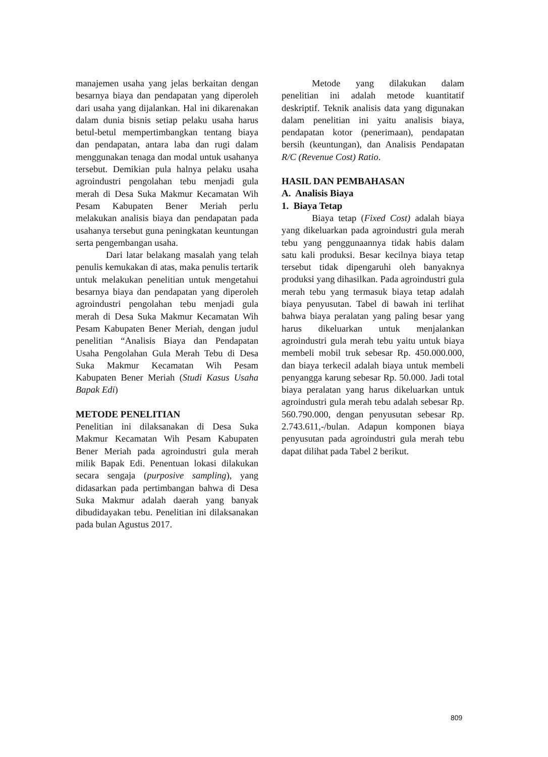manajemen usaha yang jelas berkaitan dengan besarnya biaya dan pendapatan yang diperoleh dari usaha yang dijalankan. Hal ini dikarenakan dalam dunia bisnis setiap pelaku usaha harus betul-betul mempertimbangkan tentang biaya dan pendapatan, antara laba dan rugi dalam menggunakan tenaga dan modal untuk usahanya tersebut. Demikian pula halnya pelaku usaha agroindustri pengolahan tebu menjadi gula merah di Desa Suka Makmur Kecamatan Wih Pesam Kabupaten Bener Meriah perlu melakukan analisis biaya dan pendapatan pada usahanya tersebut guna peningkatan keuntungan serta pengembangan usaha.
Dari latar belakang masalah yang telah penulis kemukakan di atas, maka penulis tertarik untuk melakukan penelitian untuk mengetahui besarnya biaya dan pendapatan yang diperoleh agroindustri pengolahan tebu menjadi gula merah di Desa Suka Makmur Kecamatan Wih Pesam Kabupaten Bener Meriah, dengan judul penelitian “Analisis Biaya dan Pendapatan Usaha Pengolahan Gula Merah Tebu di Desa Suka Makmur Kecamatan Wih Pesam Kabupaten Bener Meriah (Studi Kasus Usaha Bapak Edi)
METODE PENELITIAN
Penelitian ini dilaksanakan di Desa Suka Makmur Kecamatan Wih Pesam Kabupaten Bener Meriah pada agroindustri gula merah milik Bapak Edi. Penentuan lokasi dilakukan secara sengaja (purposive sampling), yang didasarkan pada pertimbangan bahwa di Desa Suka Makmur adalah daerah yang banyak dibudidayakan tebu. Penelitian ini dilaksanakan pada bulan Agustus 2017.
Metode yang dilakukan dalam penelitian ini adalah metode kuantitatif deskriptif. Teknik analisis data yang digunakan dalam penelitian ini yaitu analisis biaya, pendapatan kotor (penerimaan), pendapatan bersih (keuntungan), dan Analisis Pendapatan R/C (Revenue Cost) Ratio.
HASIL DAN PEMBAHASAN
A. Analisis Biaya
1. Biaya Tetap
Biaya tetap (Fixed Cost) adalah biaya yang dikeluarkan pada agroindustri gula merah tebu yang penggunaannya tidak habis dalam satu kali produksi. Besar kecilnya biaya tetap tersebut tidak dipengaruhi oleh banyaknya produksi yang dihasilkan. Pada agroindustri gula merah tebu yang termasuk biaya tetap adalah biaya penyusutan. Tabel di bawah ini terlihat bahwa biaya peralatan yang paling besar yang harus dikeluarkan untuk menjalankan agroindustri gula merah tebu yaitu untuk biaya membeli mobil truk sebesar Rp. 450.000.000, dan biaya terkecil adalah biaya untuk membeli penyangga karung sebesar Rp. 50.000. Jadi total biaya peralatan yang harus dikeluarkan untuk agroindustri gula merah tebu adalah sebesar Rp. 560.790.000, dengan penyusutan sebesar Rp. 2.743.611,-/bulan. Adapun komponen biaya penyusutan pada agroindustri gula merah tebu dapat dilihat pada Tabel 2 berikut.
809